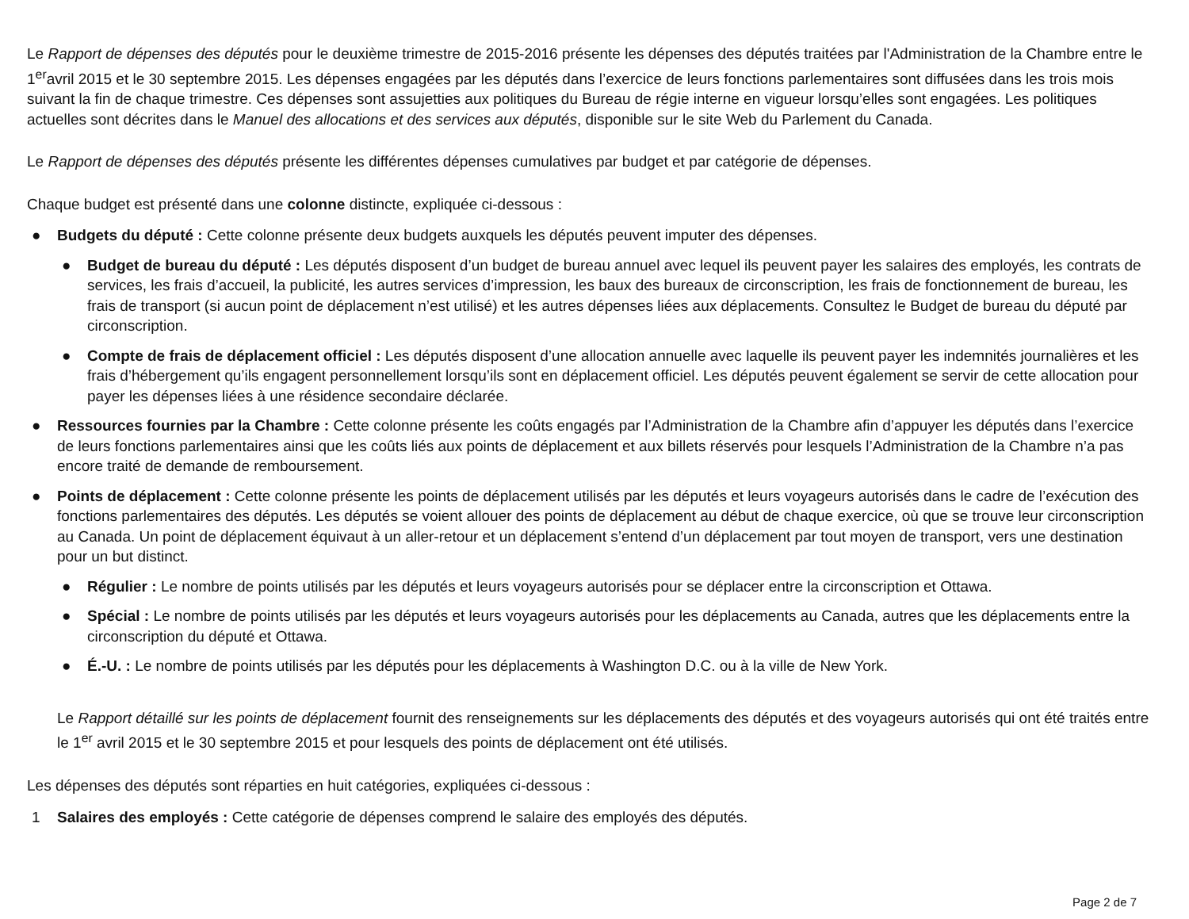Le Rapport de dépenses des députés pour le deuxième trimestre de 2015-2016 présente les dépenses des députés traitées par l'Administration de la Chambre entre le 1<sup>er</sup>avril 2015 et le 30 septembre 2015. Les dépenses engagées par les députés dans l’exercice de leurs fonctions parlementaires sont diffusées dans les trois mois suivant la fin de chaque trimestre. Ces dépenses sont assujetties aux politiques du Bureau de régie interne en vigueur lorsqu’elles sont engagées. Les politiques actuelles sont décrites dans le Manuel des allocations et des services aux députés, disponible sur le site Web du Parlement du Canada.
Le Rapport de dépenses des députés présente les différentes dépenses cumulatives par budget et par catégorie de dépenses.
Chaque budget est présenté dans une colonne distincte, expliquée ci-dessous :
● Budgets du député : Cette colonne présente deux budgets auxquels les députés peuvent imputer des dépenses.
● Budget de bureau du député : Les députés disposent d’un budget de bureau annuel avec lequel ils peuvent payer les salaires des employés, les contrats de services, les frais d’accueil, la publicité, les autres services d’impression, les baux des bureaux de circonscription, les frais de fonctionnement de bureau, les frais de transport (si aucun point de déplacement n’est utilisé) et les autres dépenses liées aux déplacements. Consultez le Budget de bureau du député par circonscription.
● Compte de frais de déplacement officiel : Les députés disposent d’une allocation annuelle avec laquelle ils peuvent payer les indemnités journalières et les frais d’hébergement qu’ils engagent personnellement lorsqu’ils sont en déplacement officiel. Les députés peuvent également se servir de cette allocation pour payer les dépenses liées à une résidence secondaire déclarée.
● Ressources fournies par la Chambre : Cette colonne présente les coûts engagés par l’Administration de la Chambre afin d’appuyer les députés dans l’exercice de leurs fonctions parlementaires ainsi que les coûts liés aux points de déplacement et aux billets réservés pour lesquels l’Administration de la Chambre n’a pas encore traité de demande de remboursement.
● Points de déplacement : Cette colonne présente les points de déplacement utilisés par les députés et leurs voyageurs autorisés dans le cadre de l’exécution des fonctions parlementaires des députés. Les députés se voient allouer des points de déplacement au début de chaque exercice, où que se trouve leur circonscription au Canada. Un point de déplacement équivaut à un aller-retour et un déplacement s’entend d’un déplacement par tout moyen de transport, vers une destination pour un but distinct.
● Régulier : Le nombre de points utilisés par les députés et leurs voyageurs autorisés pour se déplacer entre la circonscription et Ottawa.
● Spécial : Le nombre de points utilisés par les députés et leurs voyageurs autorisés pour les déplacements au Canada, autres que les déplacements entre la circonscription du député et Ottawa.
● É.-U. : Le nombre de points utilisés par les députés pour les déplacements à Washington D.C. ou à la ville de New York.
Le Rapport détaillé sur les points de déplacement fournit des renseignements sur les déplacements des députés et des voyageurs autorisés qui ont été traités entre le 1<sup>er</sup> avril 2015 et le 30 septembre 2015 et pour lesquels des points de déplacement ont été utilisés.
Les dépenses des députés sont réparties en huit catégories, expliquées ci-dessous :
1 Salaires des employés : Cette catégorie de dépenses comprend le salaire des employés des députés.
Page 2 de 7